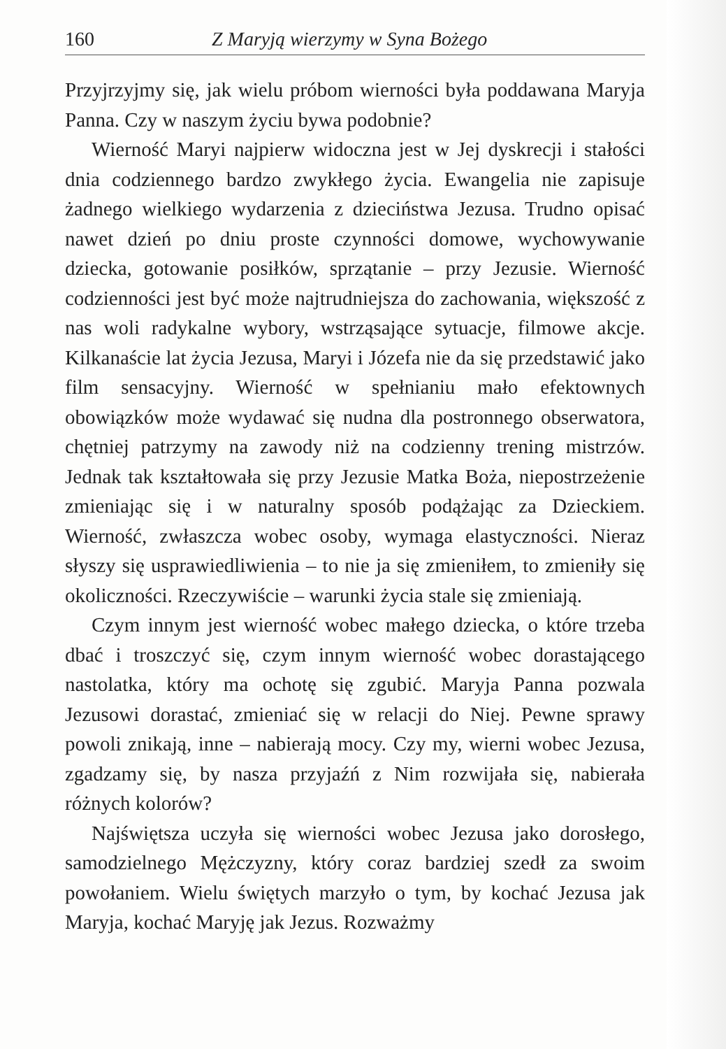160 Z Maryją wierzymy w Syna Bożego
Przyjrzyjmy się, jak wielu próbom wierności była poddawana Maryja Panna. Czy w naszym życiu bywa podobnie?
Wierność Maryi najpierw widoczna jest w Jej dyskrecji i stałości dnia codziennego bardzo zwykłego życia. Ewangelia nie zapisuje żadnego wielkiego wydarzenia z dzieciństwa Jezusa. Trudno opisać nawet dzień po dniu proste czynności domowe, wychowywanie dziecka, gotowanie posiłków, sprzątanie – przy Jezusie. Wierność codzienności jest być może najtrudniejsza do zachowania, większość z nas woli radykalne wybory, wstrząsające sytuacje, filmowe akcje. Kilkanaście lat życia Jezusa, Maryi i Józefa nie da się przedstawić jako film sensacyjny. Wierność w spełnianiu mało efektownych obowiązków może wydawać się nudna dla postronnego obserwatora, chętniej patrzymy na zawody niż na codzienny trening mistrzów. Jednak tak kształtowała się przy Jezusie Matka Boża, niepostrzeżenie zmieniając się i w naturalny sposób podążając za Dzieckiem. Wierność, zwłaszcza wobec osoby, wymaga elastyczności. Nieraz słyszy się usprawiedliwienia – to nie ja się zmieniłem, to zmieniły się okoliczności. Rzeczywiście – warunki życia stale się zmieniają.
Czym innym jest wierność wobec małego dziecka, o które trzeba dbać i troszczyć się, czym innym wierność wobec dorastającego nastolatka, który ma ochotę się zgubić. Maryja Panna pozwala Jezusowi dorastać, zmieniać się w relacji do Niej. Pewne sprawy powoli znikają, inne – nabierają mocy. Czy my, wierni wobec Jezusa, zgadzamy się, by nasza przyjaźń z Nim rozwijała się, nabierała różnych kolorów?
Najświętsza uczyła się wierności wobec Jezusa jako dorosłego, samodzielnego Mężczyzny, który coraz bardziej szedł za swoim powołaniem. Wielu świętych marzyło o tym, by kochać Jezusa jak Maryja, kochać Maryję jak Jezus. Rozważmy